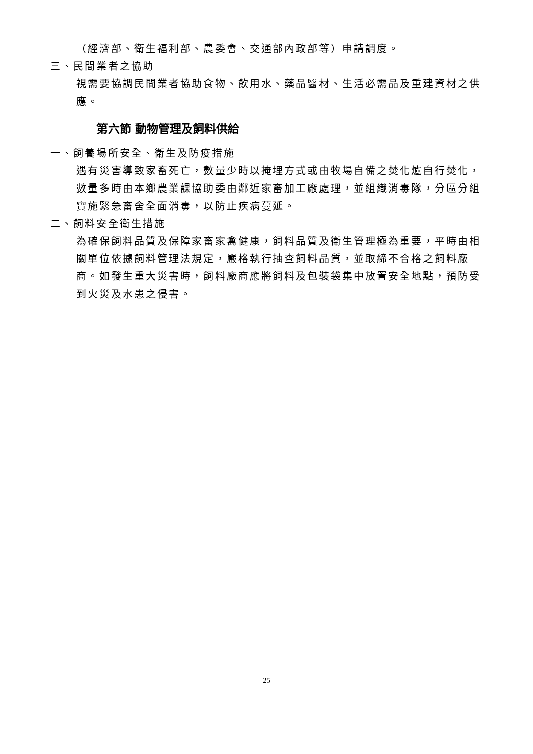（經濟部、衛生福利部、農委會、交通部內政部等）申請調度。
三、民間業者之協助
視需要協調民間業者協助食物、飲用水、藥品醫材、生活必需品及重建資材之供應。
第六節 動物管理及飼料供給
一、飼養場所安全、衛生及防疫措施
遇有災害導致家畜死亡，數量少時以掩埋方式或由牧場自備之焚化爐自行焚化，數量多時由本鄉農業課協助委由鄰近家畜加工廠處理，並組織消毒隊，分區分組實施緊急畜舍全面消毒，以防止疾病蔓延。
二、飼料安全衛生措施
為確保飼料品質及保障家畜家禽健康，飼料品質及衛生管理極為重要，平時由相關單位依據飼料管理法規定，嚴格執行抽查飼料品質，並取締不合格之飼料廠商。如發生重大災害時，飼料廠商應將飼料及包裝袋集中放置安全地點，預防受到火災及水患之侵害。
25